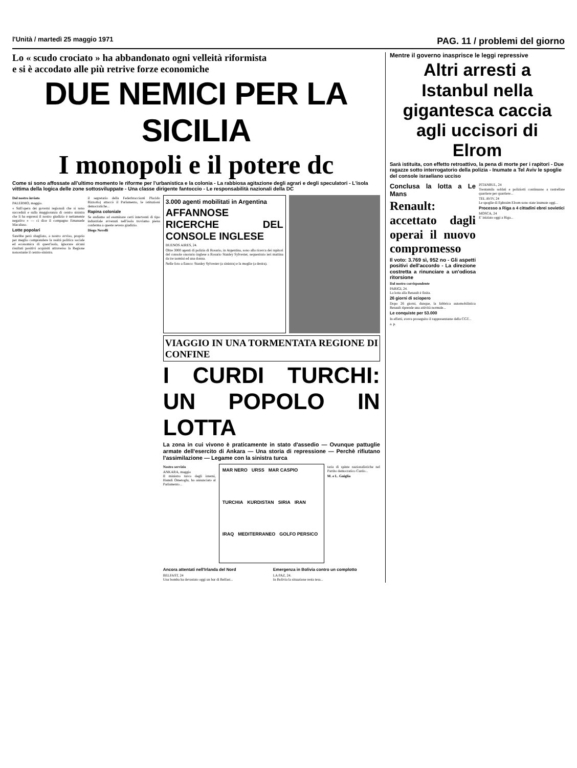l'Unità / martedì 25 maggio 1971 PAG. 11 / problemi del giorno
Lo « scudo crociato » ha abbandonato ogni velleità riformista
e si è accodato alle più retrive forze economiche
DUE NEMICI PER LA SICILIA
I monopoli e il potere dc
Come si sono affossate all'ultimo momento le riforme per l'urbanistica e la colonia - La rabbiosa agitazione degli agrari e degli speculatori - L'isola vittima della logica delle zone sottosviluppate - Una classe dirigente fantoccio - Le responsabilità nazionali della DC
Dal nostro inviato
PALERMO, maggio.
« Sull'opera dei governi regionali che si sono succeduti e sulla maggioranza di centro sinistra che li ha espressi il nostro giudizio è nettamente negativo » — ci dice il compagno Emanuele Macaluso.
Lotte popolari
Sarebbe però sbagliato, a nostro avviso, proprio per meglio comprendere la realtà politica sociale ed economica di quest'isola, ignorare alcuni risultati positivi acquisiti attraverso la Regione nonostante il centro-sinistra.
il segretario della Federbraccianti Placido Rizzotto) attaccò il Parlamento, le istituzioni democratiche...
Rapina coloniale
Se andiamo ad esaminare certi interventi di tipo industriale avvenuti nell'isola troviamo piena conferma a queste severo giudizio.
Diego Novelli
3.000 agenti mobilitati in Argentina
AFFANNOSE RICERCHE DEL CONSOLE INGLESE
BUENOS AIRES, 24.
Oltre 3000 agenti di polizia di Rosario, in Argentina, sono alla ricerca dei rapitori del console onorario inglese a Rosario Stanley Sylvester, sequestrato ieri mattina da tre uomini ed una donna.
Nelle foto a fianco: Stanley Sylvester (a sinistra) e la moglie (a destra).
VIAGGIO IN UNA TORMENTATA REGIONE DI CONFINE
I CURDI TURCHI: UN POPOLO IN LOTTA
La zona in cui vivono è praticamente in stato d'assedio — Ovunque pattuglie armate dell'esercito di Ankara — Una storia di repressione — Perchè rifiutano l'assimilazione — Legame con la sinistra turca
Nostro servizio
ANKARA, maggio
Il ministro turco degli interni, Hamdi Ometoglu, ha annunciato al Parlamento...
MAR NERO URSS MAR CASPIO TURCHIA KURDISTAN SIRIA IRAN IRAQ MEDITERRANEO GOLFO PERSICO
taria di spinte nazionalistiche nel Partito democratico Curdo...
M. e L. Guiglia
Ancora attentati nell'Irlanda del Nord
BELFAST, 24
Una bomba ha devastato oggi un bar di Belfast...
Emergenza in Bolivia contro un complotto
LA PAZ, 24.
In Bolivia la situazione resta tesa...
Mentre il governo inasprisce le leggi repressive
Altri arresti a Istanbul nella gigantesca caccia agli uccisori di Elrom
Sarà istituita, con effetto retroattivo, la pena di morte per i rapitori - Due ragazze sotto interrogatorio della polizia - Inumate a Tel Aviv le spoglie del console israeliano ucciso
Conclusa la lotta a Le Mans
Renault: accettato dagli operai il nuovo compromesso
Il voto: 3.769 sì, 952 no - Gli aspetti positivi dell'accordo - La direzione costretta a rinunciare a un'odiosa ritorsione
Dal nostro corrispondente
PARIGI, 24.
La lotta alla Renault è finita.
26 giorni di sciopero
Dopo 26 giorni, dunque, la fabbrica automobilistica Renault riprende una attività normale...
Le conquiste per 53.000
In effetti, aveva proseguito il rappresentante della CGT...
a. p.
ISTANBUL, 24
Trentamila soldati e poliziotti continuano a rastrellare quartiere per quartiere...
TEL AVIV, 24
Le spoglie di Ephraim Elrom sono state inumate oggi...
Processo a Riga a 4 cittadini ebrei sovietici
MOSCA, 24
E' iniziato oggi a Riga...